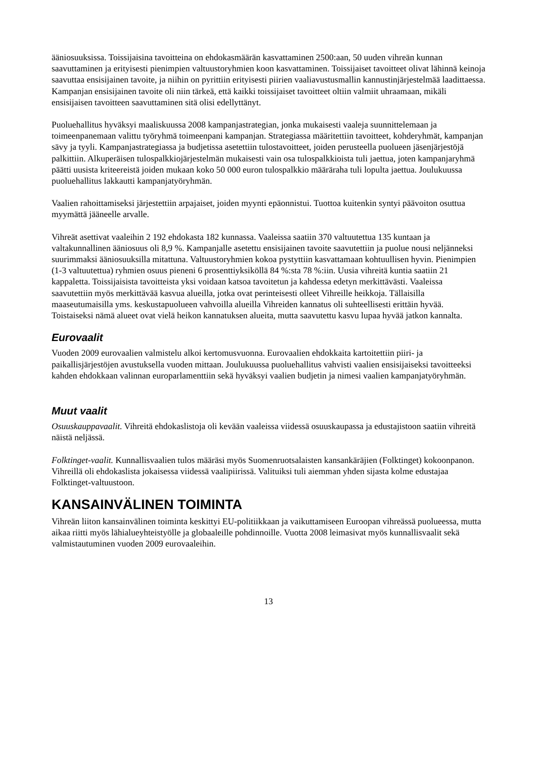ääniosuuksissa. Toissijaisina tavoitteina on ehdokasmäärän kasvattaminen 2500:aan, 50 uuden vihreän kunnan saavuttaminen ja erityisesti pienimpien valtuustoryhmien koon kasvattaminen. Toissijaiset tavoitteet olivat lähinnä keinoja saavuttaa ensisijainen tavoite, ja niihin on pyrittiin erityisesti piirien vaaliavustusmallin kannustinjärjestelmää laadittaessa. Kampanjan ensisijainen tavoite oli niin tärkeä, että kaikki toissijaiset tavoitteet oltiin valmiit uhraamaan, mikäli ensisijaisen tavoitteen saavuttaminen sitä olisi edellyttänyt.
Puoluehallitus hyväksyi maaliskuussa 2008 kampanjastrategian, jonka mukaisesti vaaleja suunnittelemaan ja toimeenpanemaan valittu työryhmä toimeenpani kampanjan. Strategiassa määritettiin tavoitteet, kohderyhmät, kampanjan sävy ja tyyli. Kampanjastrategiassa ja budjetissa asetettiin tulostavoitteet, joiden perusteella puolueen jäsenjärjestöjä palkittiin. Alkuperäisen tulospalkkiojärjestelmän mukaisesti vain osa tulospalkkioista tuli jaettua, joten kampanjaryhmä päätti uusista kriteereistä joiden mukaan koko 50 000 euron tulospalkkio määräraha tuli lopulta jaettua. Joulukuussa puoluehallitus lakkautti kampanjatyöryhmän.
Vaalien rahoittamiseksi järjestettiin arpajaiset, joiden myynti epäonnistui. Tuottoa kuitenkin syntyi päävoiton osuttua myymättä jääneelle arvalle.
Vihreät asettivat vaaleihin 2 192 ehdokasta 182 kunnassa. Vaaleissa saatiin 370 valtuutettua 135 kuntaan ja valtakunnallinen ääniosuus oli 8,9 %. Kampanjalle asetettu ensisijainen tavoite saavutettiin ja puolue nousi neljänneksi suurimmaksi ääniosuuksilla mitattuna. Valtuustoryhmien kokoa pystyttiin kasvattamaan kohtuullisen hyvin. Pienimpien (1-3 valtuutettua) ryhmien osuus pieneni 6 prosenttiyksiköllä 84 %:sta 78 %:iin. Uusia vihreitä kuntia saatiin 21 kappaletta. Toissijaisista tavoitteista yksi voidaan katsoa tavoitetun ja kahdessa edetyn merkittävästi. Vaaleissa saavutettiin myös merkittävää kasvua alueilla, jotka ovat perinteisesti olleet Vihreille heikkoja. Tällaisilla maaseutumaisilla yms. keskustapuolueen vahvoilla alueilla Vihreiden kannatus oli suhteellisesti erittäin hyvää. Toistaiseksi nämä alueet ovat vielä heikon kannatuksen alueita, mutta saavutettu kasvu lupaa hyvää jatkon kannalta.
Eurovaalit
Vuoden 2009 eurovaalien valmistelu alkoi kertomusvuonna. Eurovaalien ehdokkaita kartoitettiin piiri- ja paikallisjärjestöjen avustuksella vuoden mittaan. Joulukuussa puoluehallitus vahvisti vaalien ensisijaiseksi tavoitteeksi kahden ehdokkaan valinnan europarlamenttiin sekä hyväksyi vaalien budjetin ja nimesi vaalien kampanjatyöryhmän.
Muut vaalit
Osuuskauppavaalit. Vihreitä ehdokaslistoja oli kevään vaaleissa viidessä osuuskaupassa ja edustajistoon saatiin vihreitä näistä neljässä.
Folktinget-vaalit. Kunnallisvaalien tulos määräsi myös Suomenruotsalaisten kansankäräjien (Folktinget) kokoonpanon. Vihreillä oli ehdokaslista jokaisessa viidessä vaalipiirissä. Valituiksi tuli aiemman yhden sijasta kolme edustajaa Folktinget-valtuustoon.
KANSAINVÄLINEN TOIMINTA
Vihreän liiton kansainvälinen toiminta keskittyi EU-politiikkaan ja vaikuttamiseen Euroopan vihreässä puolueessa, mutta aikaa riitti myös lähialueyhteistyölle ja globaaleille pohdinnoille. Vuotta 2008 leimasivat myös kunnallisvaalit sekä valmistautuminen vuoden 2009 eurovaaleihin.
13